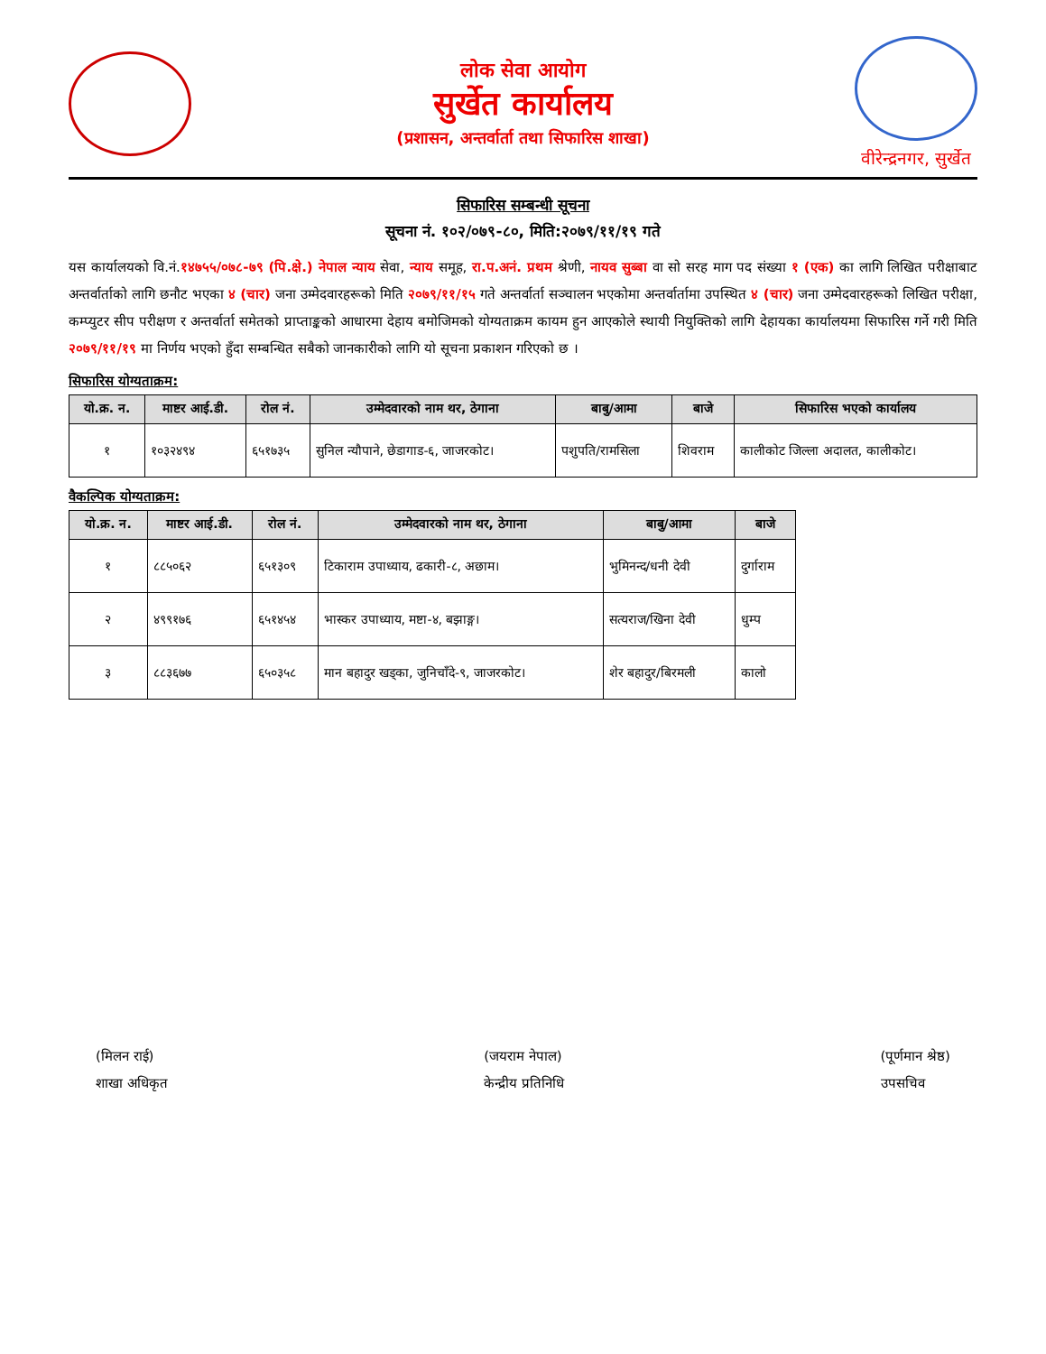लोक सेवा आयोग
सुर्खेत कार्यालय
(प्रशासन, अन्तर्वार्ता तथा सिफारिस शाखा)
वीरेन्द्रनगर, सुर्खेत
सिफारिस सम्बन्धी सूचना
सूचना नं. १०२/०७९-८०, मिति:२०७९/११/१९ गते
यस कार्यालयको वि.नं.१४७५५/०७८-७९ (पि.क्षे.) नेपाल न्याय सेवा, न्याय समूह, रा.प.अनं. प्रथम श्रेणी, नायव सुब्बा वा सो सरह माग पद संख्या १ (एक) का लागि लिखित परीक्षाबाट अन्तर्वार्ताको लागि छनौट भएका ४ (चार) जना उम्मेदवारहरूको मिति २०७९/११/१५ गते अन्तर्वार्ता सञ्चालन भएकोमा अन्तर्वार्तामा उपस्थित ४ (चार) जना उम्मेदवारहरूको लिखित परीक्षा, कम्प्युटर सीप परीक्षण र अन्तर्वार्ता समेतको प्राप्ताङ्कको आधारमा देहाय बमोजिमको योग्यताक्रम कायम हुन आएकोले स्थायी नियुक्तिको लागि देहायका कार्यालयमा सिफारिस गर्ने गरी मिति २०७९/११/१९ मा निर्णय भएको हुँदा सम्बन्धित सबैको जानकारीको लागि यो सूचना प्रकाशन गरिएको छ ।
सिफारिस योग्यताक्रम:
| यो.क्र. न. | माष्टर आई.डी. | रोल नं. | उम्मेदवारको नाम थर, ठेगाना | बाबु/आमा | बाजे | सिफारिस भएको कार्यालय |
| --- | --- | --- | --- | --- | --- | --- |
| १ | १०३२४९४ | ६५१७३५ | सुनिल न्यौपाने, छेडागाड-६, जाजरकोट। | पशुपति/रामसिला | शिवराम | कालीकोट जिल्ला अदालत, कालीकोट। |
वैकल्पिक योग्यताक्रम:
| यो.क्र. न. | माष्टर आई.डी. | रोल नं. | उम्मेदवारको नाम थर, ठेगाना | बाबु/आमा | बाजे |
| --- | --- | --- | --- | --- | --- |
| १ | ८८५०६२ | ६५१३०९ | टिकाराम उपाध्याय, ढकारी-८, अछाम। | भुमिनन्द/धनी देवी | दुर्गाराम |
| २ | ४९९१७६ | ६५१४५४ | भास्कर उपाध्याय, मष्टा-४, बझाङ्ग। | सत्यराज/खिना देवी | धुम्प |
| ३ | ८८३६७७ | ६५०३५८ | मान बहादुर खड्का, जुनिचाँदे-९, जाजरकोट। | शेर बहादुर/बिरमली | कालो |
(मिलन राई)
शाखा अधिकृत
(जयराम नेपाल)
केन्द्रीय प्रतिनिधि
(पूर्णमान श्रेष्ठ)
उपसचिव